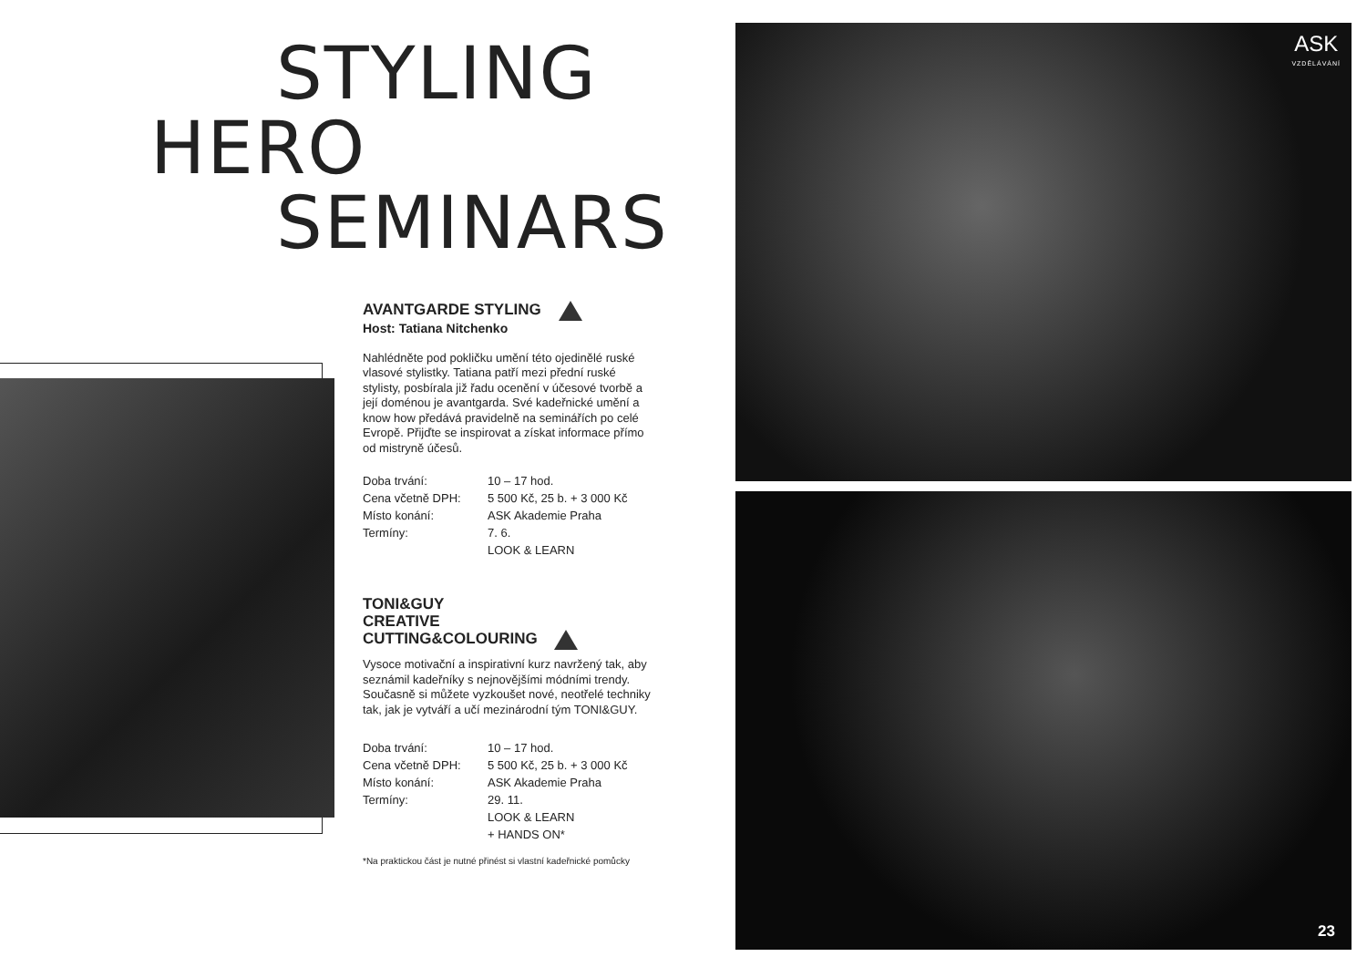STYLING
HERO
SEMINARS
AVANTGARDE STYLING
Host: Tatiana Nitchenko
Nahlédněte pod pokličku umění této ojedinělé ruské vlasové stylistky. Tatiana patří mezi přední ruské stylisty, posbírala již řadu ocenění v účesové tvorbě a její doménou je avantgarda. Své kadeřnické umění a know how předává pravidelně na seminářích po celé Evropě. Přijďte se inspirovat a získat informace přímo od mistryně účesů.
| Doba trvání: | 10 – 17 hod. |
| Cena včetně DPH: | 5 500 Kč, 25 b. + 3 000 Kč |
| Místo konání: | ASK Akademie Praha |
| Termíny: | 7. 6. LOOK & LEARN |
TONI&GUY
CREATIVE
CUTTING&COLOURING
Vysoce motivační a inspirativní kurz navržený tak, aby seznámil kadeřníky s nejnovějšími módními trendy. Současně si můžete vyzkoušet nové, neotřelé techniky tak, jak je vytváří a učí mezinárodní tým TONI&GUY.
| Doba trvání: | 10 – 17 hod. |
| Cena včetně DPH: | 5 500 Kč, 25 b. + 3 000 Kč |
| Místo konání: | ASK Akademie Praha |
| Termíny: | 29. 11. LOOK & LEARN + HANDS ON* |
*Na praktickou část je nutné přinést si vlastní kadeřnické pomůcky
ASK
VZDĚLÁVÁNÍ
23